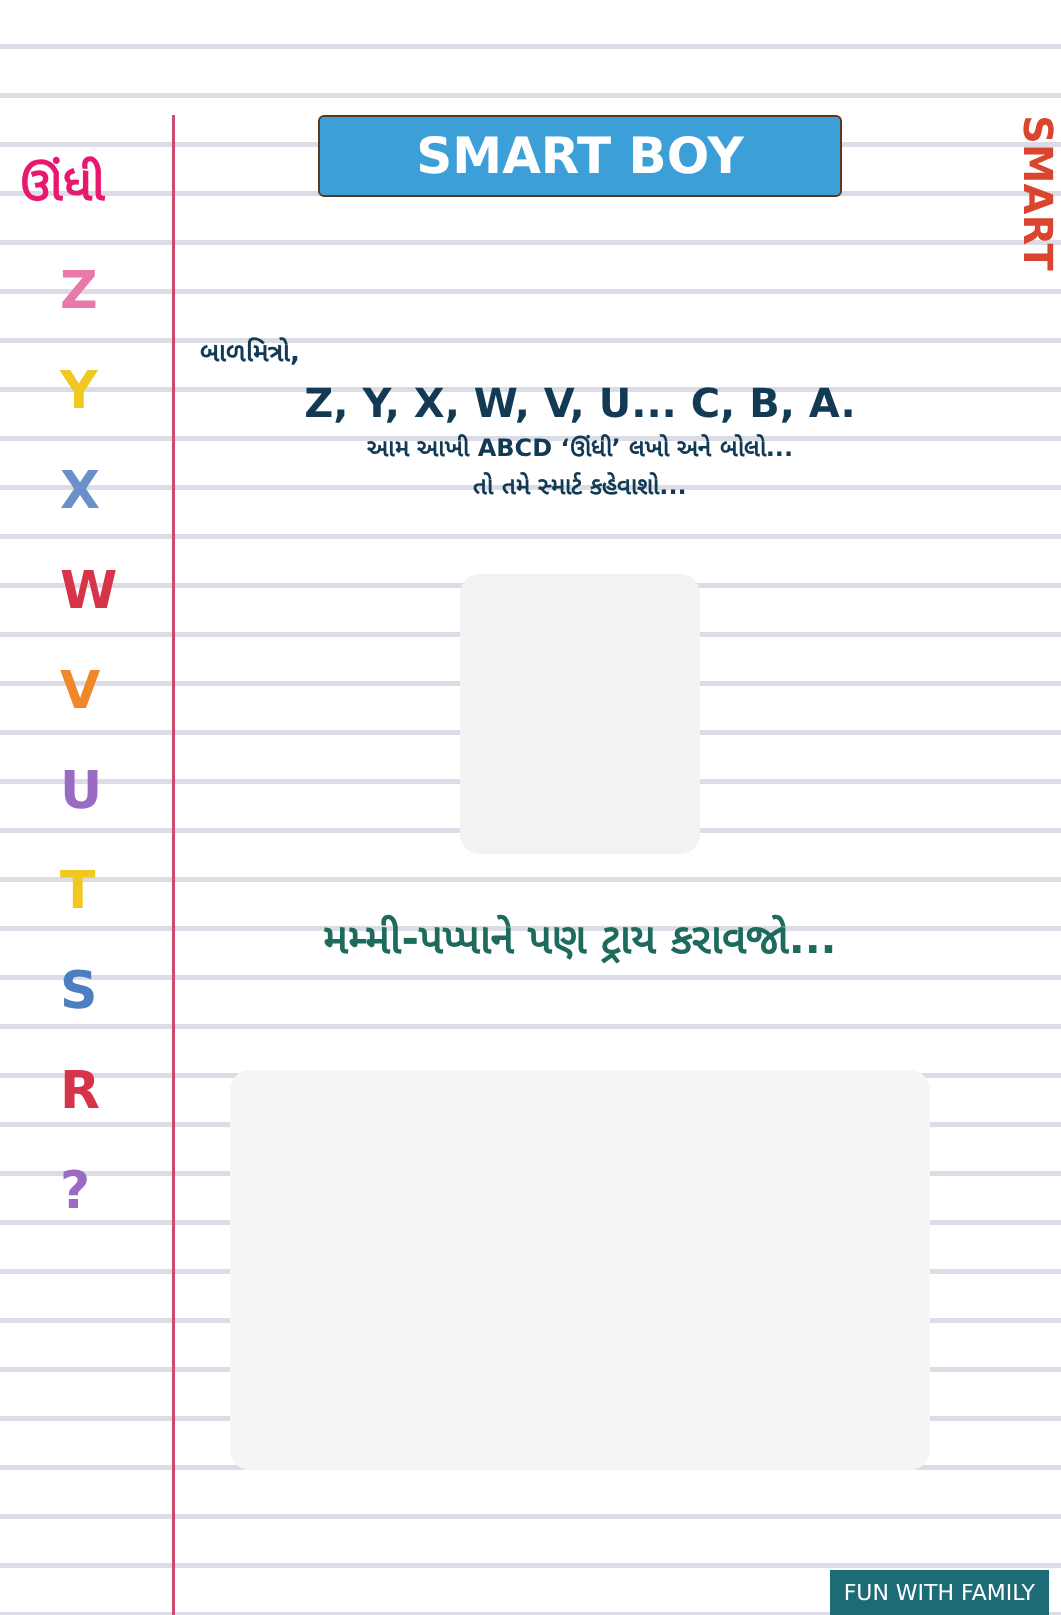ઊંધી
Z
Y
X
W
V
U
T
S
R
?
SMART
SMART BOY
બાળમિત્રો,
Z, Y, X, W, V, U... C, B, A.
આમ આખી ABCD ‘ઊંધી’ લખો અને બોલો...
તો તમે સ્માર્ટ કહેવાશો...
મમ્મી-પપ્પાને પણ ટ્રાય કરાવજો...
FUN WITH FAMILY